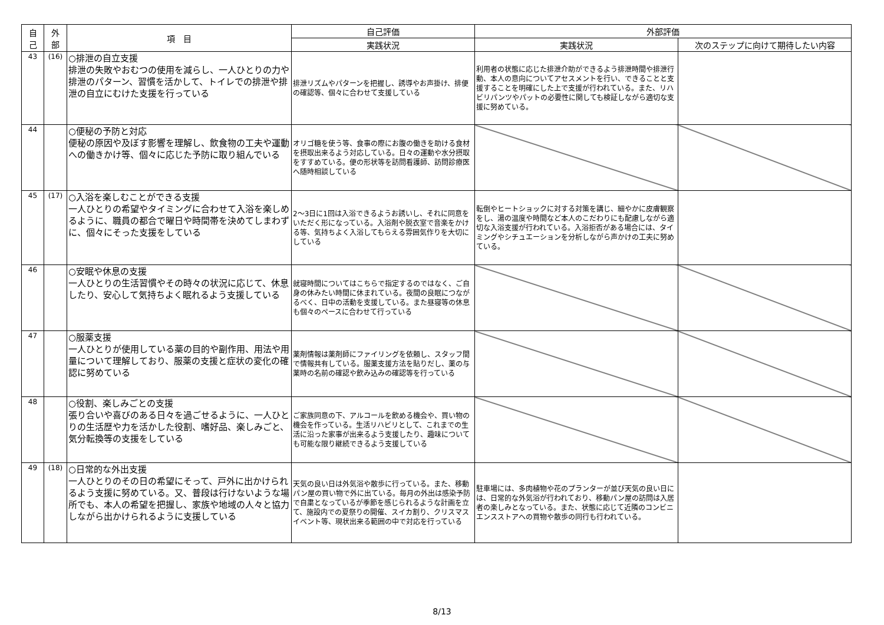| 自 己 | 外 部 | 項 目 | 自己評価 | 外部評価 | |
| --- | --- | --- | --- | --- | --- |
| | | | 実践状況 | 実践状況 | 次のステップに向けて期待したい内容 |
| 43 | (16) | ○排泄の自立支援 排泄の失敗やおむつの使用を減らし、一人ひとりの力や排泄のパターン、習慣を活かして、トイレでの排泄や排泄の自立にむけた支援を行っている | 排泄リズムやパターンを把握し、誘導やお声掛け、排便の確認等、個々に合わせて支援している | 利用者の状態に応じた排泄介助ができるよう排泄時間や排泄行動、本人の意向についてアセスメントを行い、できることと支援することを明確にした上で支援が行われている。また、リハビリパンツやパットの必要性に関しても検証しながら適切な支援に努めている。 | |
| 44 | | ○便秘の予防と対応 便秘の原因や及ぼす影響を理解し、飲食物の工夫や運動への働きかけ等、個々に応じた予防に取り組んでいる | オリゴ糖を使う等、食事の際にお腹の働きを助ける食材を摂取出来るよう対応している。日々の運動や水分摂取をすすめている。便の形状等を訪問看護師、訪問診療医へ随時相談している | | |
| 45 | (17) | ○入浴を楽しむことができる支援 一人ひとりの希望やタイミングに合わせて入浴を楽しめるように、職員の都合で曜日や時間帯を決めてしまわずに、個々にそった支援をしている | 2～3日に1回は入浴できるようお誘いし、それに同意をいただく形になっている。入浴剤や脱衣室で音楽をかける等、気持ちよく入浴してもらえる雰囲気作りを大切にしている | 転倒やヒートショックに対する対策を講じ、細やかに皮膚観察をし、湯の温度や時間など本人のこだわりにも配慮しながら適切な入浴支援が行われている。入浴拒否がある場合には、タイミングやシチュエーションを分析しながら声かけの工夫に努めている。 | |
| 46 | | ○安眠や休息の支援 一人ひとりの生活習慣やその時々の状況に応じて、休息したり、安心して気持ちよく眠れるよう支援している | 就寝時間についてはこちらで指定するのではなく、ご自身の休みたい時間に休まれている。夜間の良眠につながるべく、日中の活動を支援している。また昼寝等の休息も個々のペースに合わせて行っている | | |
| 47 | | ○服薬支援 一人ひとりが使用している薬の目的や副作用、用法や用量について理解しており、服薬の支援と症状の変化の確認に努めている | 薬剤情報は薬剤師にファイリングを依頼し、スタッフ間で情報共有している。服薬支援方法を貼りだし、薬の与薬時の名前の確認や飲み込みの確認等を行っている | | |
| 48 | | ○役割、楽しみごとの支援 張り合いや喜びのある日々を過ごせるように、一人ひとりの生活歴や力を活かした役割、嗜好品、楽しみごと、気分転換等の支援をしている | ご家族同意の下、アルコールを飲める機会や、買い物の機会を作っている。生活リハビリとして、これまでの生活に沿った家事が出来るよう支援したり、趣味についても可能な限り継続できるよう支援している | | |
| 49 | (18) | ○日常的な外出支援 一人ひとりのその日の希望にそって、戸外に出かけられるよう支援に努めている。又、普段は行けないような場所でも、本人の希望を把握し、家族や地域の人々と協力しながら出かけられるように支援している | 天気の良い日は外気浴や散歩に行っている。また、移動パン屋の買い物で外に出ている。毎月の外出は感染予防で自粛となっているが季節を感じられるような計画を立て、施設内での夏祭りの開催、スイカ割り、クリスマスイベント等、現状出来る範囲の中で対応を行っている | 駐車場には、多肉植物や花のプランターが並び天気の良い日には、日常的な外気浴が行われており、移動パン屋の訪問は入居者の楽しみとなっている。また、状態に応じて近隣のコンビニエンスストアへの買物や散歩の同行も行われている。 | |
8/13